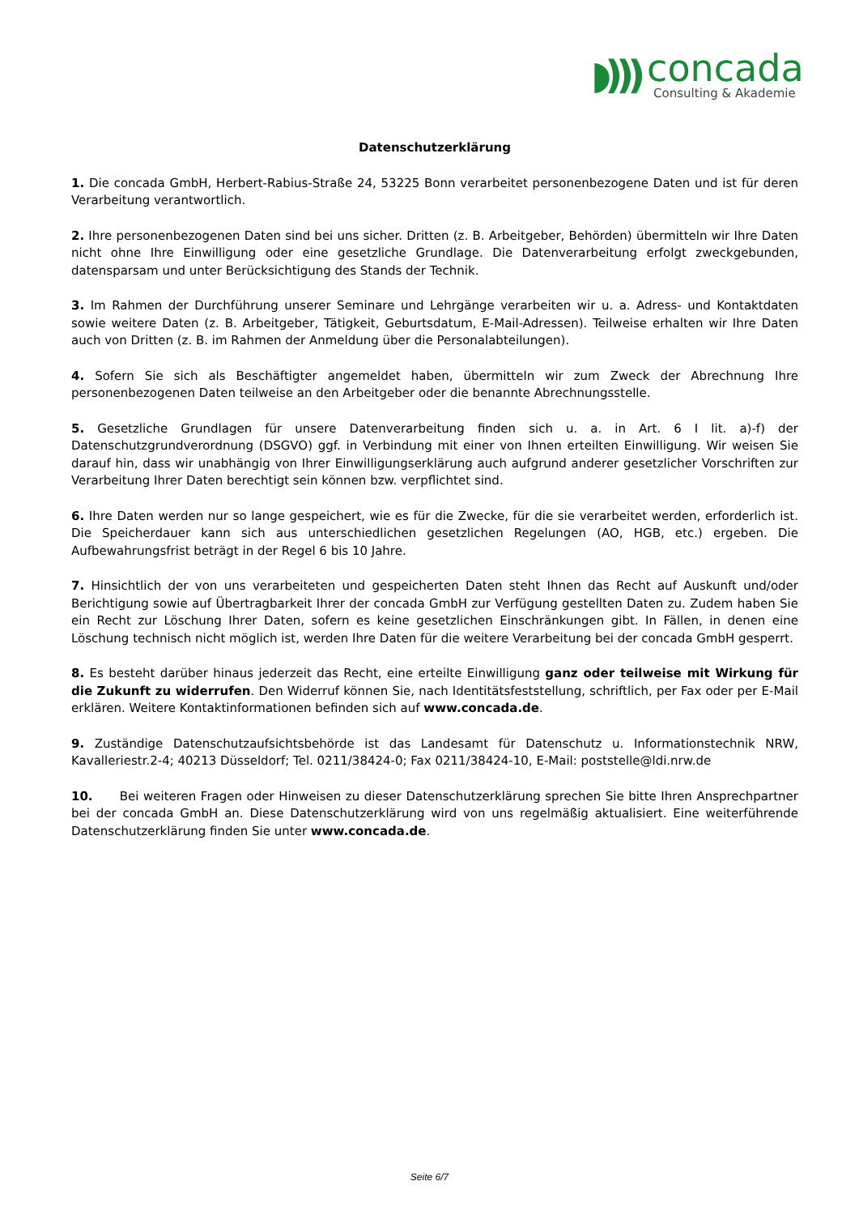◗)))
concada
Consulting & Akademie
Datenschutzerklärung
1. Die concada GmbH, Herbert-Rabius-Straße 24, 53225 Bonn verarbeitet personenbezogene Daten und ist für deren Verarbeitung verantwortlich.
2. Ihre personenbezogenen Daten sind bei uns sicher. Dritten (z. B. Arbeitgeber, Behörden) übermitteln wir Ihre Daten nicht ohne Ihre Einwilligung oder eine gesetzliche Grundlage. Die Datenverarbeitung erfolgt zweckgebunden, datensparsam und unter Berücksichtigung des Stands der Technik.
3. Im Rahmen der Durchführung unserer Seminare und Lehrgänge verarbeiten wir u. a. Adress- und Kontaktdaten sowie weitere Daten (z. B. Arbeitgeber, Tätigkeit, Geburtsdatum, E-Mail-Adressen). Teilweise erhalten wir Ihre Daten auch von Dritten (z. B. im Rahmen der Anmeldung über die Personalabteilungen).
4. Sofern Sie sich als Beschäftigter angemeldet haben, übermitteln wir zum Zweck der Abrechnung Ihre personenbezogenen Daten teilweise an den Arbeitgeber oder die benannte Abrechnungsstelle.
5. Gesetzliche Grundlagen für unsere Datenverarbeitung finden sich u. a. in Art. 6 I lit. a)-f) der Datenschutzgrundverordnung (DSGVO) ggf. in Verbindung mit einer von Ihnen erteilten Einwilligung. Wir weisen Sie darauf hin, dass wir unabhängig von Ihrer Einwilligungserklärung auch aufgrund anderer gesetzlicher Vorschriften zur Verarbeitung Ihrer Daten berechtigt sein können bzw. verpflichtet sind.
6. Ihre Daten werden nur so lange gespeichert, wie es für die Zwecke, für die sie verarbeitet werden, erforderlich ist. Die Speicherdauer kann sich aus unterschiedlichen gesetzlichen Regelungen (AO, HGB, etc.) ergeben. Die Aufbewahrungsfrist beträgt in der Regel 6 bis 10 Jahre.
7. Hinsichtlich der von uns verarbeiteten und gespeicherten Daten steht Ihnen das Recht auf Auskunft und/oder Berichtigung sowie auf Übertragbarkeit Ihrer der concada GmbH zur Verfügung gestellten Daten zu. Zudem haben Sie ein Recht zur Löschung Ihrer Daten, sofern es keine gesetzlichen Einschränkungen gibt. In Fällen, in denen eine Löschung technisch nicht möglich ist, werden Ihre Daten für die weitere Verarbeitung bei der concada GmbH gesperrt.
8. Es besteht darüber hinaus jederzeit das Recht, eine erteilte Einwilligung ganz oder teilweise mit Wirkung für die Zukunft zu widerrufen. Den Widerruf können Sie, nach Identitätsfeststellung, schriftlich, per Fax oder per E-Mail erklären. Weitere Kontaktinformationen befinden sich auf www.concada.de.
9. Zuständige Datenschutzaufsichtsbehörde ist das Landesamt für Datenschutz u. Informationstechnik NRW, Kavalleriestr.2-4; 40213 Düsseldorf; Tel. 0211/38424-0; Fax 0211/38424-10, E-Mail: poststelle@ldi.nrw.de
10. Bei weiteren Fragen oder Hinweisen zu dieser Datenschutzerklärung sprechen Sie bitte Ihren Ansprechpartner bei der concada GmbH an. Diese Datenschutzerklärung wird von uns regelmäßig aktualisiert. Eine weiterführende Datenschutzerklärung finden Sie unter www.concada.de.
Seite 6/7